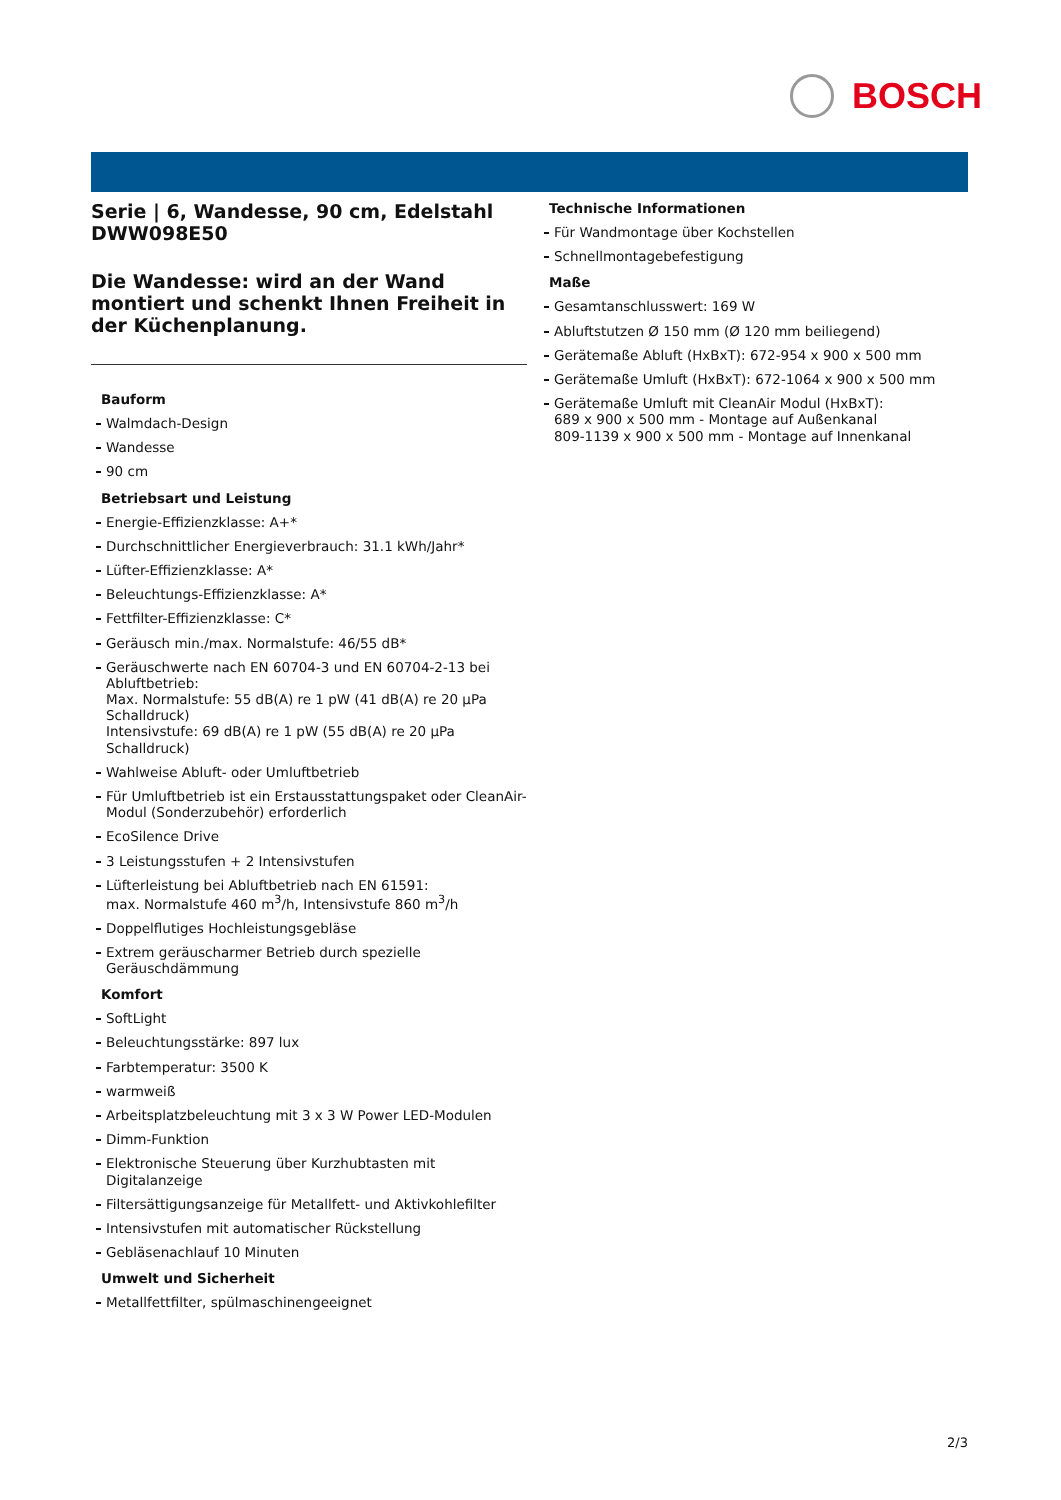BOSCH
Serie | 6, Wandesse, 90 cm, Edelstahl
DWW098E50
Die Wandesse: wird an der Wand montiert und schenkt Ihnen Freiheit in der Küchenplanung.
Bauform
Walmdach-Design
Wandesse
90 cm
Betriebsart und Leistung
Energie-Effizienzklasse: A+*
Durchschnittlicher Energieverbrauch: 31.1 kWh/Jahr*
Lüfter-Effizienzklasse: A*
Beleuchtungs-Effizienzklasse: A*
Fettfilter-Effizienzklasse: C*
Geräusch min./max. Normalstufe: 46/55 dB*
Geräuschwerte nach EN 60704-3 und EN 60704-2-13 bei Abluftbetrieb:
Max. Normalstufe: 55 dB(A) re 1 pW (41 dB(A) re 20 µPa Schalldruck)
Intensivstufe: 69 dB(A) re 1 pW (55 dB(A) re 20 µPa Schalldruck)
Wahlweise Abluft- oder Umluftbetrieb
Für Umluftbetrieb ist ein Erstausstattungspaket oder CleanAir-Modul (Sonderzubehör) erforderlich
EcoSilence Drive
3 Leistungsstufen + 2 Intensivstufen
Lüfterleistung bei Abluftbetrieb nach EN 61591:
max. Normalstufe 460 m<sup>3</sup>/h, Intensivstufe 860 m<sup>3</sup>/h
Doppelflutiges Hochleistungsgebläse
Extrem geräuscharmer Betrieb durch spezielle Geräuschdämmung
Komfort
SoftLight
Beleuchtungsstärke: 897 lux
Farbtemperatur: 3500 K
warmweiß
Arbeitsplatzbeleuchtung mit 3 x 3 W Power LED-Modulen
Dimm-Funktion
Elektronische Steuerung über Kurzhubtasten mit Digitalanzeige
Filtersättigungsanzeige für Metallfett- und Aktivkohlefilter
Intensivstufen mit automatischer Rückstellung
Gebläsenachlauf 10 Minuten
Umwelt und Sicherheit
Metallfettfilter, spülmaschinengeeignet
Technische Informationen
Für Wandmontage über Kochstellen
Schnellmontagebefestigung
Maße
Gesamtanschlusswert: 169 W
Abluftstutzen Ø 150 mm (Ø 120 mm beiliegend)
Gerätemaße Abluft (HxBxT): 672-954 x 900 x 500 mm
Gerätemaße Umluft (HxBxT): 672-1064 x 900 x 500 mm
Gerätemaße Umluft mit CleanAir Modul (HxBxT):
689 x 900 x 500 mm - Montage auf Außenkanal
809-1139 x 900 x 500 mm - Montage auf Innenkanal
2/3